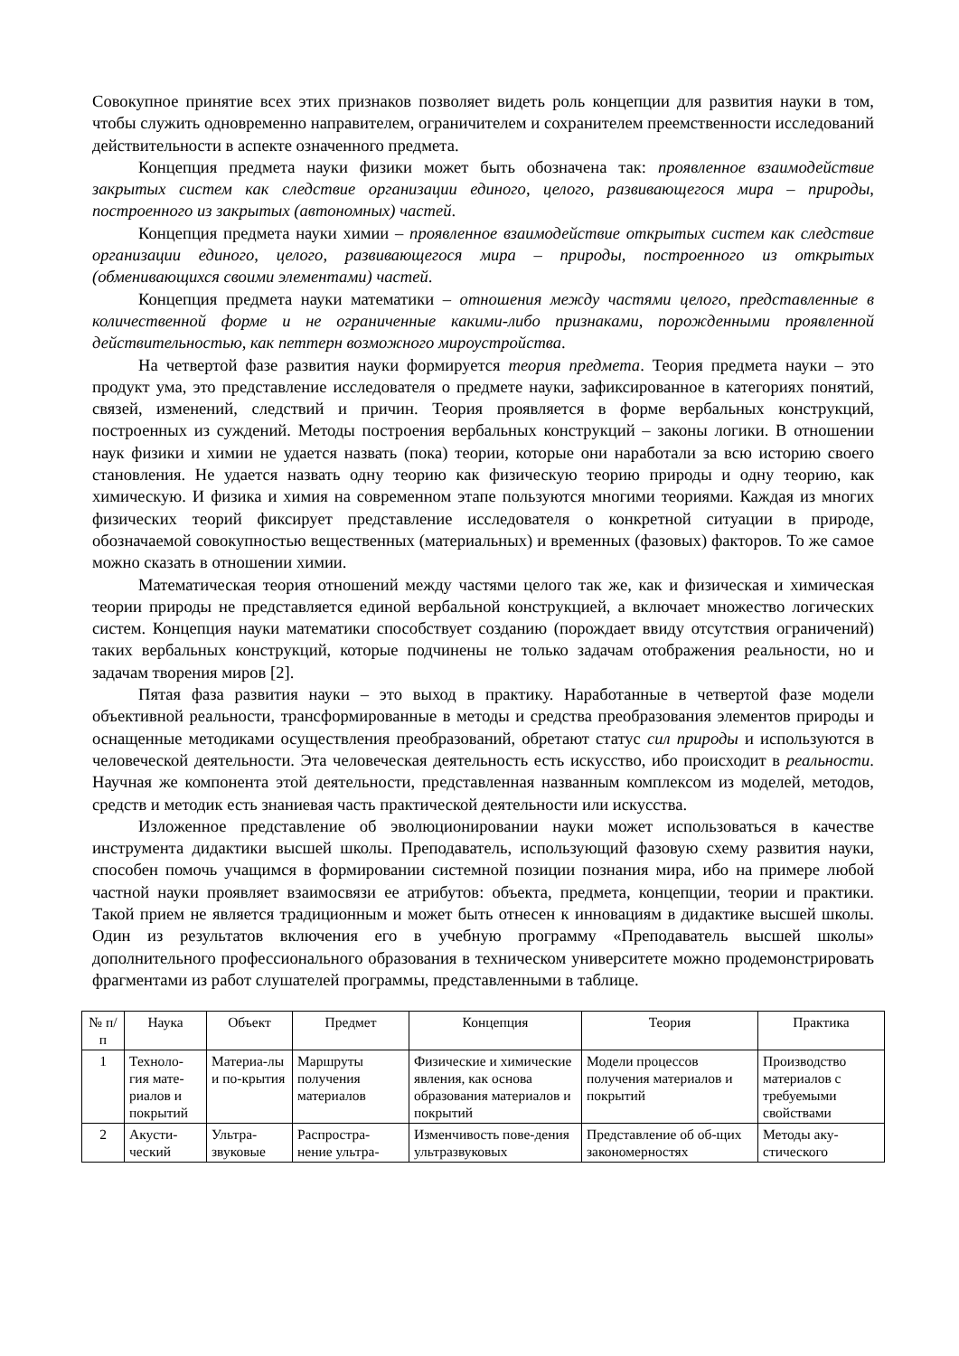Совокупное принятие всех этих признаков позволяет видеть роль концепции для развития науки в том, чтобы служить одновременно направителем, ограничителем и сохранителем преемственности исследований действительности в аспекте означенного предмета.
Концепция предмета науки физики может быть обозначена так: проявленное взаимодействие закрытых систем как следствие организации единого, целого, развивающегося мира – природы, построенного из закрытых (автономных) частей.
Концепция предмета науки химии – проявленное взаимодействие открытых систем как следствие организации единого, целого, развивающегося мира – природы, построенного из открытых (обменивающихся своими элементами) частей.
Концепция предмета науки математики – отношения между частями целого, представленные в количественной форме и не ограниченные какими-либо признаками, порожденными проявленной действительностью, как петтерн возможного мироустройства.
На четвертой фазе развития науки формируется теория предмета. Теория предмета науки – это продукт ума, это представление исследователя о предмете науки, зафиксированное в категориях понятий, связей, изменений, следствий и причин. Теория проявляется в форме вербальных конструкций, построенных из суждений. Методы построения вербальных конструкций – законы логики. В отношении наук физики и химии не удается назвать (пока) теории, которые они наработали за всю историю своего становления. Не удается назвать одну теорию как физическую теорию природы и одну теорию, как химическую. И физика и химия на современном этапе пользуются многими теориями. Каждая из многих физических теорий фиксирует представление исследователя о конкретной ситуации в природе, обозначаемой совокупностью вещественных (материальных) и временных (фазовых) факторов. То же самое можно сказать в отношении химии.
Математическая теория отношений между частями целого так же, как и физическая и химическая теории природы не представляется единой вербальной конструкцией, а включает множество логических систем. Концепция науки математики способствует созданию (порождает ввиду отсутствия ограничений) таких вербальных конструкций, которые подчинены не только задачам отображения реальности, но и задачам творения миров [2].
Пятая фаза развития науки – это выход в практику. Наработанные в четвертой фазе модели объективной реальности, трансформированные в методы и средства преобразования элементов природы и оснащенные методиками осуществления преобразований, обретают статус сил природы и используются в человеческой деятельности. Эта человеческая деятельность есть искусство, ибо происходит в реальности. Научная же компонента этой деятельности, представленная названным комплексом из моделей, методов, средств и методик есть знаниевая часть практической деятельности или искусства.
Изложенное представление об эволюционировании науки может использоваться в качестве инструмента дидактики высшей школы. Преподаватель, использующий фазовую схему развития науки, способен помочь учащимся в формировании системной позиции познания мира, ибо на примере любой частной науки проявляет взаимосвязи ее атрибутов: объекта, предмета, концепции, теории и практики. Такой прием не является традиционным и может быть отнесен к инновациям в дидактике высшей школы. Один из результатов включения его в учебную программу «Преподаватель высшей школы» дополнительного профессионального образования в техническом университете можно продемонстрировать фрагментами из работ слушателей программы, представленными в таблице.
| № п/п | Наука | Объект | Предмет | Концепция | Теория | Практика |
| --- | --- | --- | --- | --- | --- | --- |
| 1 | Техноло-гия мате-риалов и покрытий | Материа-лы и по-крытия | Маршруты получения материалов | Физические и химические явления, как основа образования материалов и покрытий | Модели процессов получения материалов и покрытий | Производство материалов с требуемыми свойствами |
| 2 | Акусти-ческий | Ультра-звуковые | Распростра-нение ультра- | Изменчивость пове-дения ультразвуковых | Представление об об-щих закономерностях | Методы аку-стического |